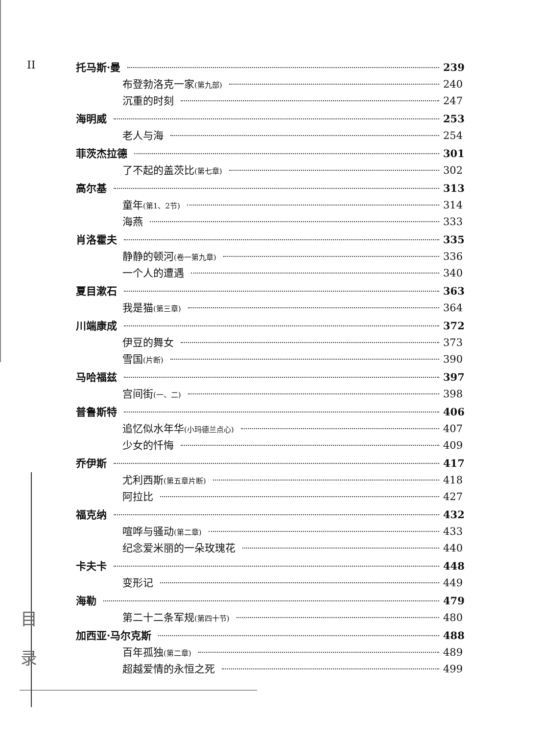II
目
录
托马斯·曼 239
布登勃洛克一家(第九部) 240
沉重的时刻 247
海明威 253
老人与海 254
菲茨杰拉德 301
了不起的盖茨比(第七章) 302
高尔基 313
童年(第1、2节) 314
海燕 333
肖洛霍夫 335
静静的顿河(卷一第九章) 336
一个人的遭遇 340
夏目漱石 363
我是猫(第三章) 364
川端康成 372
伊豆的舞女 373
雪国(片断) 390
马哈福兹 397
宫间街(一、二) 398
普鲁斯特 406
追忆似水年华(小玛德兰点心) 407
少女的忏悔 409
乔伊斯 417
尤利西斯(第五章片断) 418
阿拉比 427
福克纳 432
喧哗与骚动(第二章) 433
纪念爱米丽的一朵玫瑰花 440
卡夫卡 448
变形记 449
海勒 479
第二十二条军规(第四十节) 480
加西亚·马尔克斯 488
百年孤独(第二章) 489
超越爱情的永恒之死 499